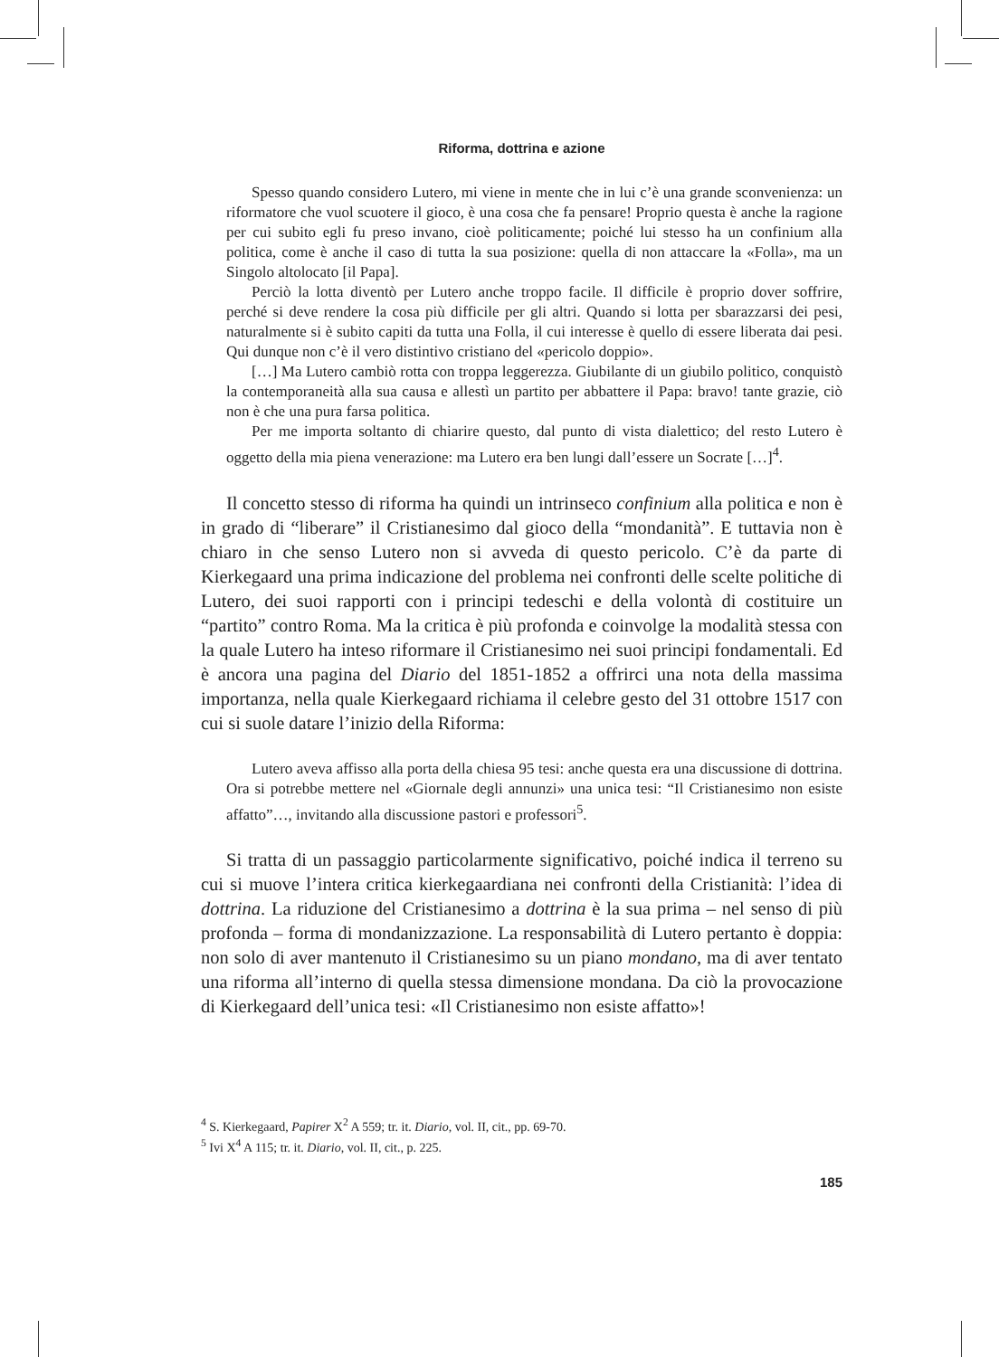Riforma, dottrina e azione
Spesso quando considero Lutero, mi viene in mente che in lui c’è una grande sconvenienza: un riformatore che vuol scuotere il gioco, è una cosa che fa pensare! Proprio questa è anche la ragione per cui subito egli fu preso invano, cioè politicamente; poiché lui stesso ha un confinium alla politica, come è anche il caso di tutta la sua posizione: quella di non attaccare la «Folla», ma un Singolo altolocato [il Papa].
Perciò la lotta diventò per Lutero anche troppo facile. Il difficile è proprio dover soffrire, perché si deve rendere la cosa più difficile per gli altri. Quando si lotta per sbarazzarsi dei pesi, naturalmente si è subito capiti da tutta una Folla, il cui interesse è quello di essere liberata dai pesi. Qui dunque non c’è il vero distintivo cristiano del «pericolo doppio».
[…] Ma Lutero cambiò rotta con troppa leggerezza. Giubilante di un giubilo politico, conquistò la contemporaneità alla sua causa e allestì un partito per abbattere il Papa: bravo! tante grazie, ciò non è che una pura farsa politica.
Per me importa soltanto di chiarire questo, dal punto di vista dialettico; del resto Lutero è oggetto della mia piena venerazione: ma Lutero era ben lungi dall’essere un Socrate […]<sup>4</sup>.
Il concetto stesso di riforma ha quindi un intrinseco confinium alla politica e non è in grado di “liberare” il Cristianesimo dal gioco della “mondanità”. E tuttavia non è chiaro in che senso Lutero non si avveda di questo pericolo. C’è da parte di Kierkegaard una prima indicazione del problema nei confronti delle scelte politiche di Lutero, dei suoi rapporti con i principi tedeschi e della volontà di costituire un “partito” contro Roma. Ma la critica è più profonda e coinvolge la modalità stessa con la quale Lutero ha inteso riformare il Cristianesimo nei suoi principi fondamentali. Ed è ancora una pagina del Diario del 1851-1852 a offrirci una nota della massima importanza, nella quale Kierkegaard richiama il celebre gesto del 31 ottobre 1517 con cui si suole datare l’inizio della Riforma:
Lutero aveva affisso alla porta della chiesa 95 tesi: anche questa era una discussione di dottrina. Ora si potrebbe mettere nel «Giornale degli annunzi» una unica tesi: “Il Cristianesimo non esiste affatto”…, invitando alla discussione pastori e professori<sup>5</sup>.
Si tratta di un passaggio particolarmente significativo, poiché indica il terreno su cui si muove l’intera critica kierkegaardiana nei confronti della Cristianità: l’idea di dottrina. La riduzione del Cristianesimo a dottrina è la sua prima – nel senso di più profonda – forma di mondanizzazione. La responsabilità di Lutero pertanto è doppia: non solo di aver mantenuto il Cristianesimo su un piano mondano, ma di aver tentato una riforma all’interno di quella stessa dimensione mondana. Da ciò la provocazione di Kierkegaard dell’unica tesi: «Il Cristianesimo non esiste affatto»!
<sup>4</sup> S. Kierkegaard, Papirer X<sup>2</sup> A 559; tr. it. Diario, vol. II, cit., pp. 69-70.
<sup>5</sup> Ivi X<sup>4</sup> A 115; tr. it. Diario, vol. II, cit., p. 225.
185